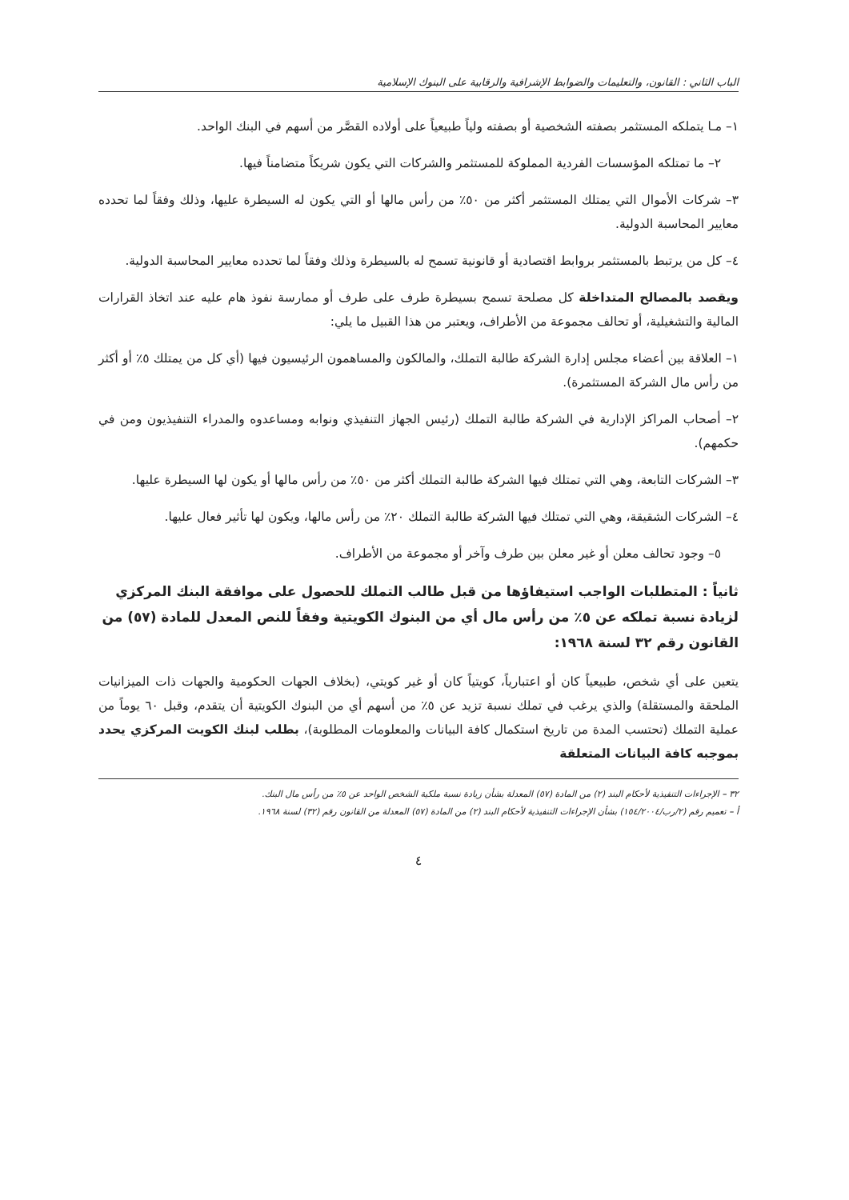الباب الثاني : القانون، والتعليمات والضوابط الإشرافية والرقابية على البنوك الإسلامية
١– مـا يتملكه المستثمر بصفته الشخصية أو بصفته ولياً طبيعياً على أولاده القصَّر من أسهم في البنك الواحد.
٢– ما تمتلكه المؤسسات الفردية المملوكة للمستثمر والشركات التي يكون شريكاً متضامناً فيها.
٣– شركات الأموال التي يمتلك المستثمر أكثر من ٥٠٪ من رأس مالها أو التي يكون له السيطرة عليها، وذلك وفقاً لما تحدده معايير المحاسبة الدولية.
٤– كل من يرتبط بالمستثمر بروابط اقتصادية أو قانونية تسمح له بالسيطرة وذلك وفقاً لما تحدده معايير المحاسبة الدولية.
ويقصد بالمصالح المتداخلة كل مصلحة تسمح بسيطرة طرف على طرف أو ممارسة نفوذ هام عليه عند اتخاذ القرارات المالية والتشغيلية، أو تحالف مجموعة من الأطراف، ويعتبر من هذا القبيل ما يلي:
١– العلاقة بين أعضاء مجلس إدارة الشركة طالبة التملك، والمالكون والمساهمون الرئيسيون فيها (أي كل من يمتلك ٥٪ أو أكثر من رأس مال الشركة المستثمرة).
٢– أصحاب المراكز الإدارية في الشركة طالبة التملك (رئيس الجهاز التنفيذي ونوابه ومساعدوه والمدراء التنفيذيون ومن في حكمهم).
٣– الشركات التابعة، وهي التي تمتلك فيها الشركة طالبة التملك أكثر من ٥٠٪ من رأس مالها أو يكون لها السيطرة عليها.
٤– الشركات الشقيقة، وهي التي تمتلك فيها الشركة طالبة التملك ٢٠٪ من رأس مالها، ويكون لها تأثير فعال عليها.
٥– وجود تحالف معلن أو غير معلن بين طرف وآخر أو مجموعة من الأطراف.
ثانياً : المتطلبات الواجب استيفاؤها من قبل طالب التملك للحصول على موافقة البنك المركزي لزيادة نسبة تملكه عن ٥٪ من رأس مال أي من البنوك الكويتية وفقاً للنص المعدل للمادة (٥٧) من القانون رقم ٣٢ لسنة ١٩٦٨:
يتعين على أي شخص، طبيعياً كان أو اعتبارياً، كويتياً كان أو غير كويتي، (بخلاف الجهات الحكومية والجهات ذات الميزانيات الملحقة والمستقلة) والذي يرغب في تملك نسبة تزيد عن ٥٪ من أسهم أي من البنوك الكويتية أن يتقدم، وقبل ٦٠ يوماً من عملية التملك (تحتسب المدة من تاريخ استكمال كافة البيانات والمعلومات المطلوبة)، بطلب لبنك الكويت المركزي يحدد بموجبه كافة البيانات المتعلقة
٣٢ – الإجراءات التنفيذية لأحكام البند (٢) من المادة (٥٧) المعدلة بشأن زيادة نسبة ملكية الشخص الواحد عن ٥٪ من رأس مال البنك.
أ – تعميم رقم (٢/رب/١٥٤/٢٠٠٤) بشأن الإجراءات التنفيذية لأحكام البند (٢) من المادة (٥٧) المعدلة من القانون رقم (٣٢) لسنة ١٩٦٨.
٤